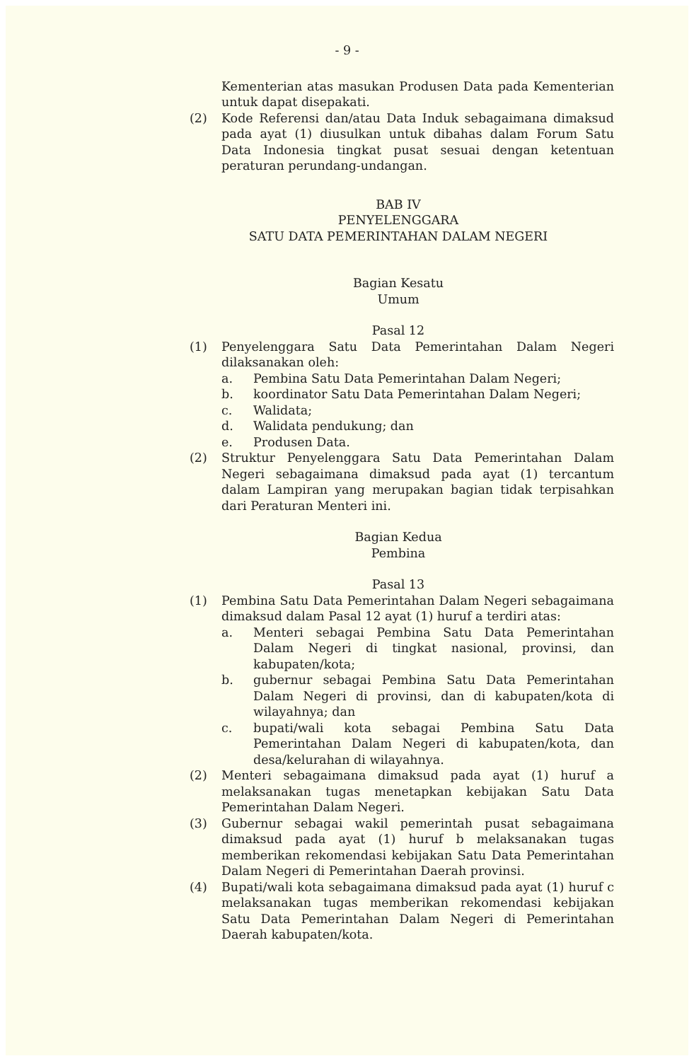- 9 -
Kementerian atas masukan Produsen Data pada Kementerian untuk dapat disepakati.
(2) Kode Referensi dan/atau Data Induk sebagaimana dimaksud pada ayat (1) diusulkan untuk dibahas dalam Forum Satu Data Indonesia tingkat pusat sesuai dengan ketentuan peraturan perundang-undangan.
BAB IV
PENYELENGGARA
SATU DATA PEMERINTAHAN DALAM NEGERI
Bagian Kesatu
Umum
Pasal 12
(1) Penyelenggara Satu Data Pemerintahan Dalam Negeri dilaksanakan oleh:
a. Pembina Satu Data Pemerintahan Dalam Negeri;
b. koordinator Satu Data Pemerintahan Dalam Negeri;
c. Walidata;
d. Walidata pendukung; dan
e. Produsen Data.
(2) Struktur Penyelenggara Satu Data Pemerintahan Dalam Negeri sebagaimana dimaksud pada ayat (1) tercantum dalam Lampiran yang merupakan bagian tidak terpisahkan dari Peraturan Menteri ini.
Bagian Kedua
Pembina
Pasal 13
(1) Pembina Satu Data Pemerintahan Dalam Negeri sebagaimana dimaksud dalam Pasal 12 ayat (1) huruf a terdiri atas:
a. Menteri sebagai Pembina Satu Data Pemerintahan Dalam Negeri di tingkat nasional, provinsi, dan kabupaten/kota;
b. gubernur sebagai Pembina Satu Data Pemerintahan Dalam Negeri di provinsi, dan di kabupaten/kota di wilayahnya; dan
c. bupati/wali kota sebagai Pembina Satu Data Pemerintahan Dalam Negeri di kabupaten/kota, dan desa/kelurahan di wilayahnya.
(2) Menteri sebagaimana dimaksud pada ayat (1) huruf a melaksanakan tugas menetapkan kebijakan Satu Data Pemerintahan Dalam Negeri.
(3) Gubernur sebagai wakil pemerintah pusat sebagaimana dimaksud pada ayat (1) huruf b melaksanakan tugas memberikan rekomendasi kebijakan Satu Data Pemerintahan Dalam Negeri di Pemerintahan Daerah provinsi.
(4) Bupati/wali kota sebagaimana dimaksud pada ayat (1) huruf c melaksanakan tugas memberikan rekomendasi kebijakan Satu Data Pemerintahan Dalam Negeri di Pemerintahan Daerah kabupaten/kota.